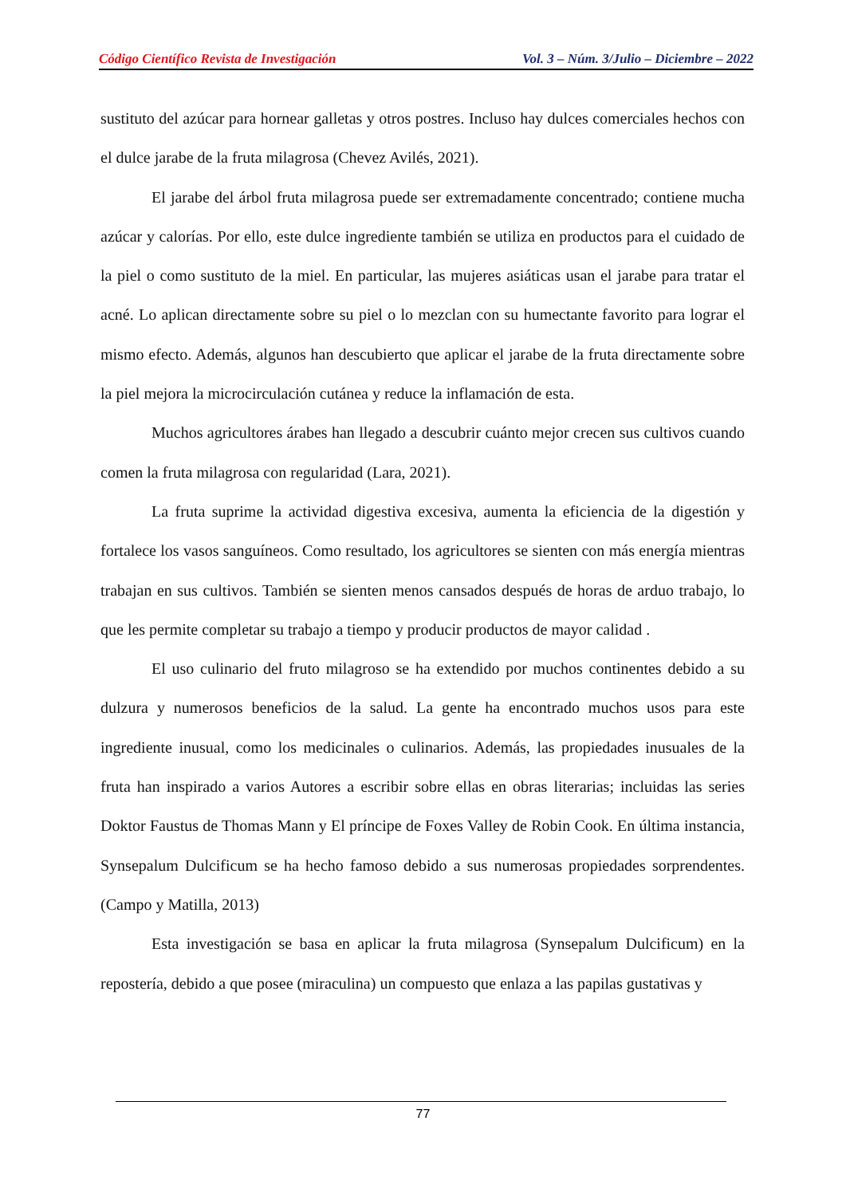Código Científico Revista de Investigación Vol. 3 – Núm. 3/Julio – Diciembre – 2022
sustituto del azúcar para hornear galletas y otros postres. Incluso hay dulces comerciales hechos con el dulce jarabe de la fruta milagrosa (Chevez Avilés, 2021).
El jarabe del árbol fruta milagrosa puede ser extremadamente concentrado; contiene mucha azúcar y calorías. Por ello, este dulce ingrediente también se utiliza en productos para el cuidado de la piel o como sustituto de la miel. En particular, las mujeres asiáticas usan el jarabe para tratar el acné. Lo aplican directamente sobre su piel o lo mezclan con su humectante favorito para lograr el mismo efecto. Además, algunos han descubierto que aplicar el jarabe de la fruta directamente sobre la piel mejora la microcirculación cutánea y reduce la inflamación de esta.
Muchos agricultores árabes han llegado a descubrir cuánto mejor crecen sus cultivos cuando comen la fruta milagrosa con regularidad (Lara, 2021).
La fruta suprime la actividad digestiva excesiva, aumenta la eficiencia de la digestión y fortalece los vasos sanguíneos. Como resultado, los agricultores se sienten con más energía mientras trabajan en sus cultivos. También se sienten menos cansados después de horas de arduo trabajo, lo que les permite completar su trabajo a tiempo y producir productos de mayor calidad .
El uso culinario del fruto milagroso se ha extendido por muchos continentes debido a su dulzura y numerosos beneficios de la salud. La gente ha encontrado muchos usos para este ingrediente inusual, como los medicinales o culinarios. Además, las propiedades inusuales de la fruta han inspirado a varios Autores a escribir sobre ellas en obras literarias; incluidas las series Doktor Faustus de Thomas Mann y El príncipe de Foxes Valley de Robin Cook. En última instancia, Synsepalum Dulcificum se ha hecho famoso debido a sus numerosas propiedades sorprendentes. (Campo y Matilla, 2013)
Esta investigación se basa en aplicar la fruta milagrosa (Synsepalum Dulcificum) en la repostería, debido a que posee (miraculina) un compuesto que enlaza a las papilas gustativas y
77